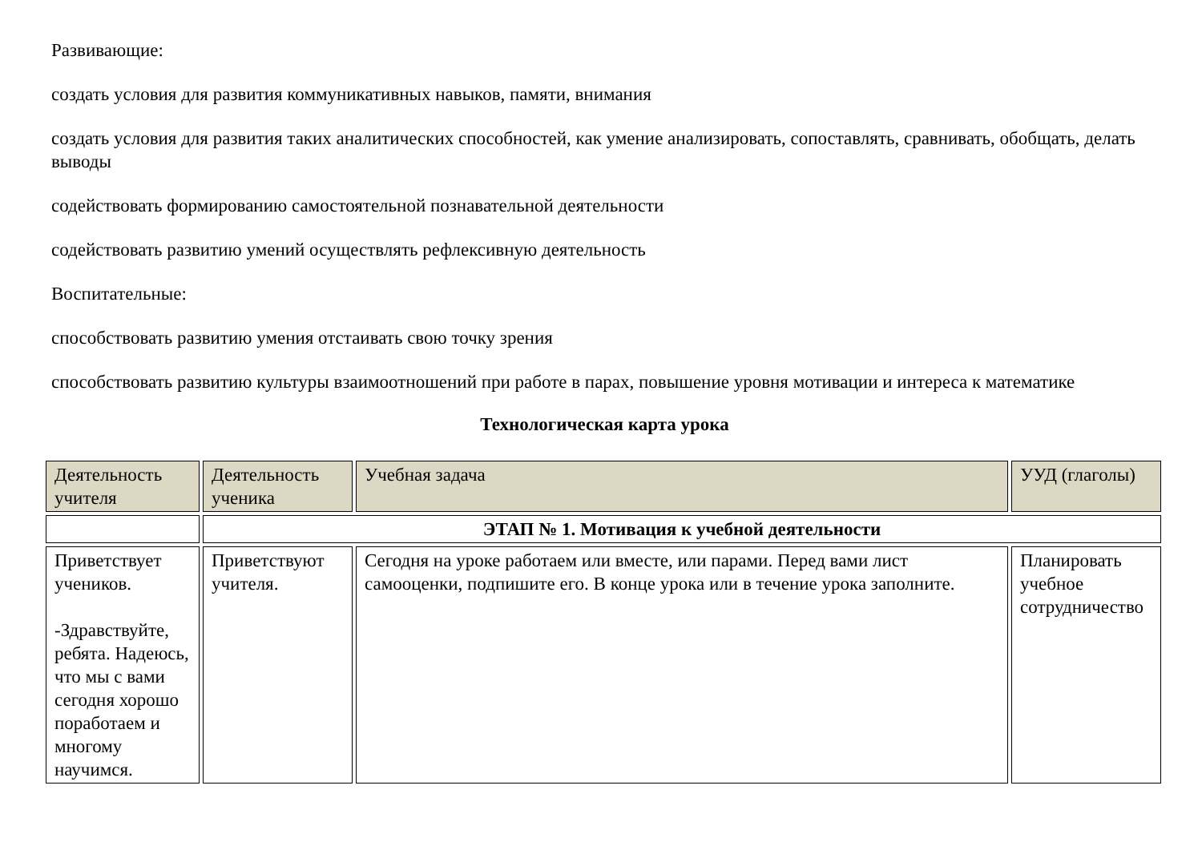Развивающие:
создать условия для развития коммуникативных навыков, памяти, внимания
создать условия для развития таких аналитических способностей, как умение анализировать, сопоставлять, сравнивать, обобщать, делать выводы
содействовать формированию самостоятельной познавательной деятельности
содействовать развитию умений осуществлять рефлексивную деятельность
Воспитательные:
способствовать развитию умения отстаивать свою точку зрения
способствовать развитию культуры взаимоотношений при работе в парах, повышение уровня мотивации и интереса к математике
Технологическая карта урока
| Деятельность учителя | Деятельность ученика | Учебная задача | УУД (глаголы) |
| | ЭТАП № 1. Мотивация к учебной деятельности | | |
| Приветствует учеников. -Здравствуйте, ребята. Надеюсь, что мы с вами сегодня хорошо поработаем и многому научимся. | Приветствуют учителя. | Сегодня на уроке работаем или вместе, или парами. Перед вами лист самооценки, подпишите его. В конце урока или в течение урока заполните. | Планировать учебное сотрудничество |